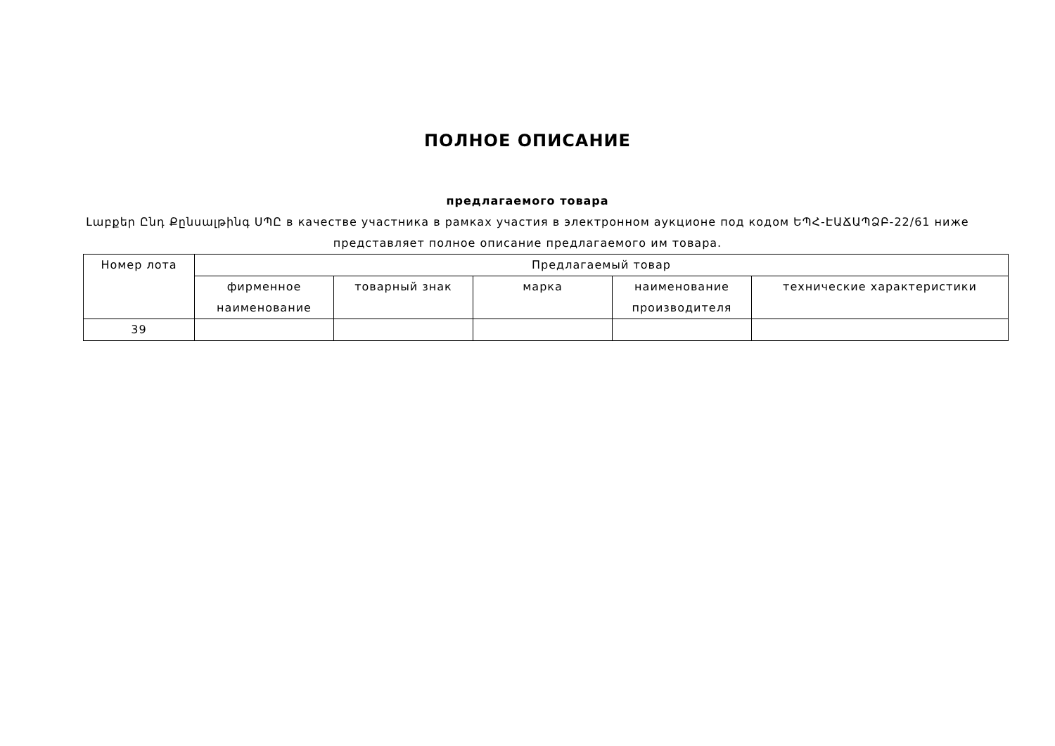ПОЛНОЕ ОПИСАНИЕ
предлагаемого товара
Լաբքեր Ընդ Քընսալթինգ ՍՊԸ в качестве участника в рамках участия в электронном аукционе под кодом ԵՊՀ-ԷԱՃԱՊՁԲ-22/61 ниже представляет полное описание предлагаемого им товара.
| Номер лота | Предлагаемый товар | | | | |
| --- | --- | --- | --- | --- | --- |
| | фирменное наименование | товарный знак | марка | наименование производителя | технические характеристики |
| 39 | | | | | |